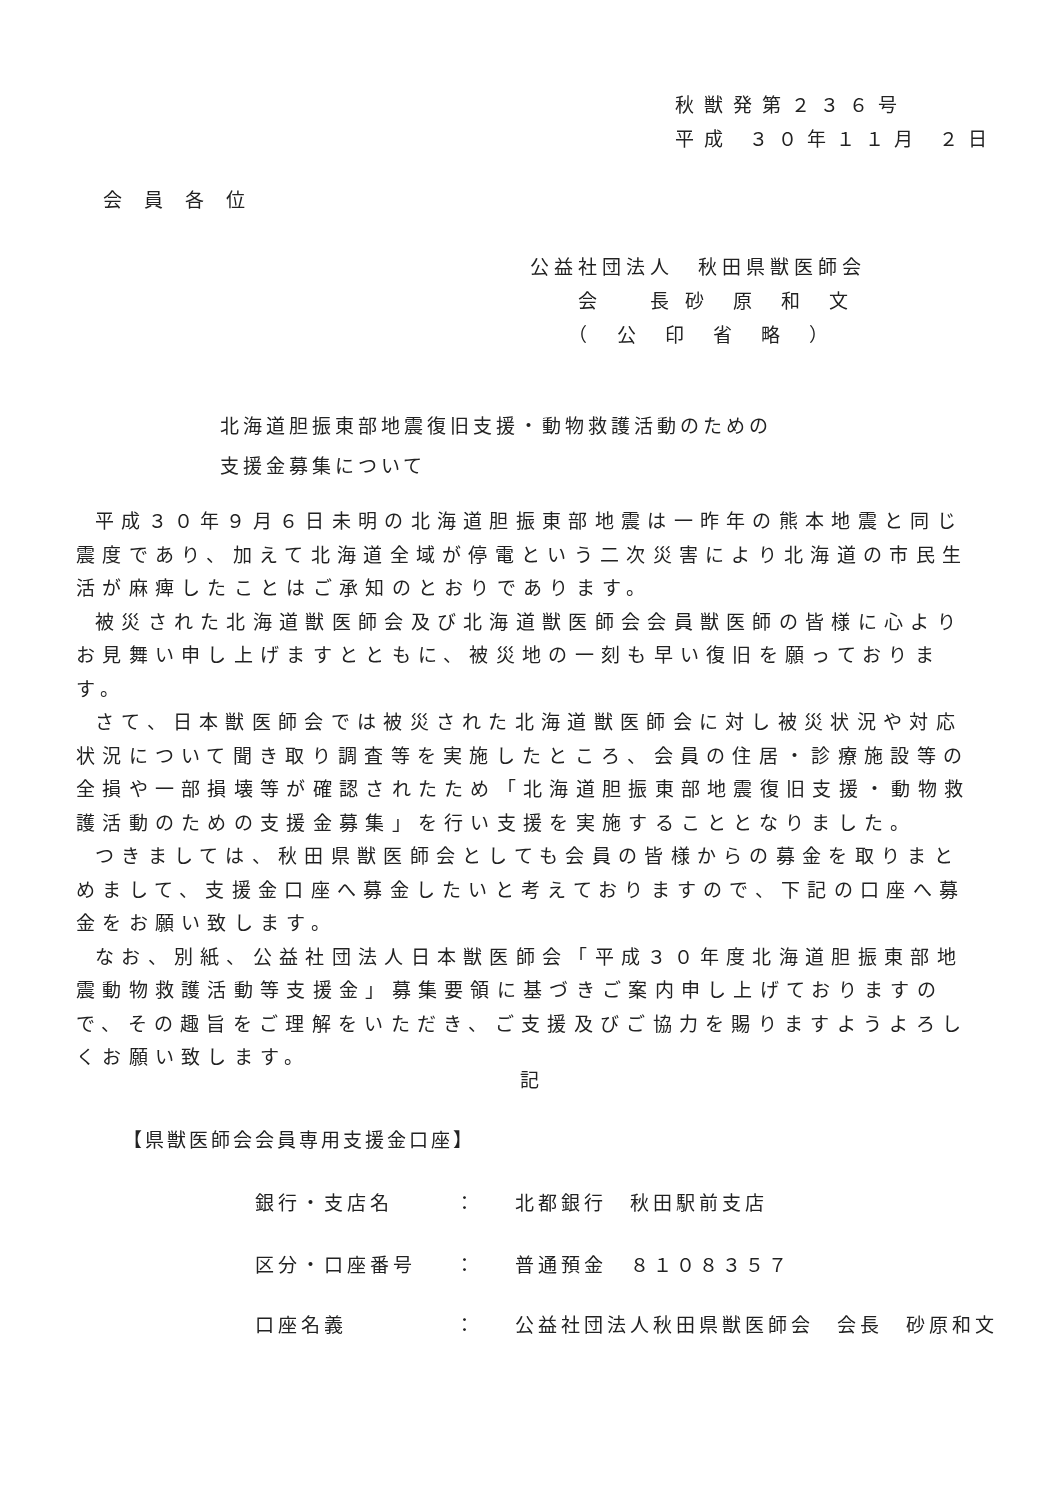秋獣発第２３６号
平成 ３０年１１月 ２日
会員各位
公益社団法人　秋田県獣医師会
　　会　　長 砂　原　和　文
　　（　公　印　省　略　）
北海道胆振東部地震復旧支援・動物救護活動のための
支援金募集について
平成３０年９月６日未明の北海道胆振東部地震は一昨年の熊本地震と同じ震度であり、加えて北海道全域が停電という二次災害により北海道の市民生活が麻痺したことはご承知のとおりであります。
被災された北海道獣医師会及び北海道獣医師会会員獣医師の皆様に心よりお見舞い申し上げますとともに、被災地の一刻も早い復旧を願っております。
さて、日本獣医師会では被災された北海道獣医師会に対し被災状況や対応状況について聞き取り調査等を実施したところ、会員の住居・診療施設等の全損や一部損壊等が確認されたため「北海道胆振東部地震復旧支援・動物救護活動のための支援金募集」を行い支援を実施することとなりました。
つきましては、秋田県獣医師会としても会員の皆様からの募金を取りまとめまして、支援金口座へ募金したいと考えておりますので、下記の口座へ募金をお願い致します。
なお、別紙、公益社団法人日本獣医師会「平成３０年度北海道胆振東部地震動物救護活動等支援金」募集要領に基づきご案内申し上げておりますので、その趣旨をご理解をいただき、ご支援及びご協力を賜りますようよろしくお願い致します。
記
【県獣医師会会員専用支援金口座】
銀行・支店名 ： 北都銀行　秋田駅前支店
区分・口座番号 ： 普通預金　８１０８３５７
口座名義 ： 公益社団法人秋田県獣医師会　会長　砂原和文